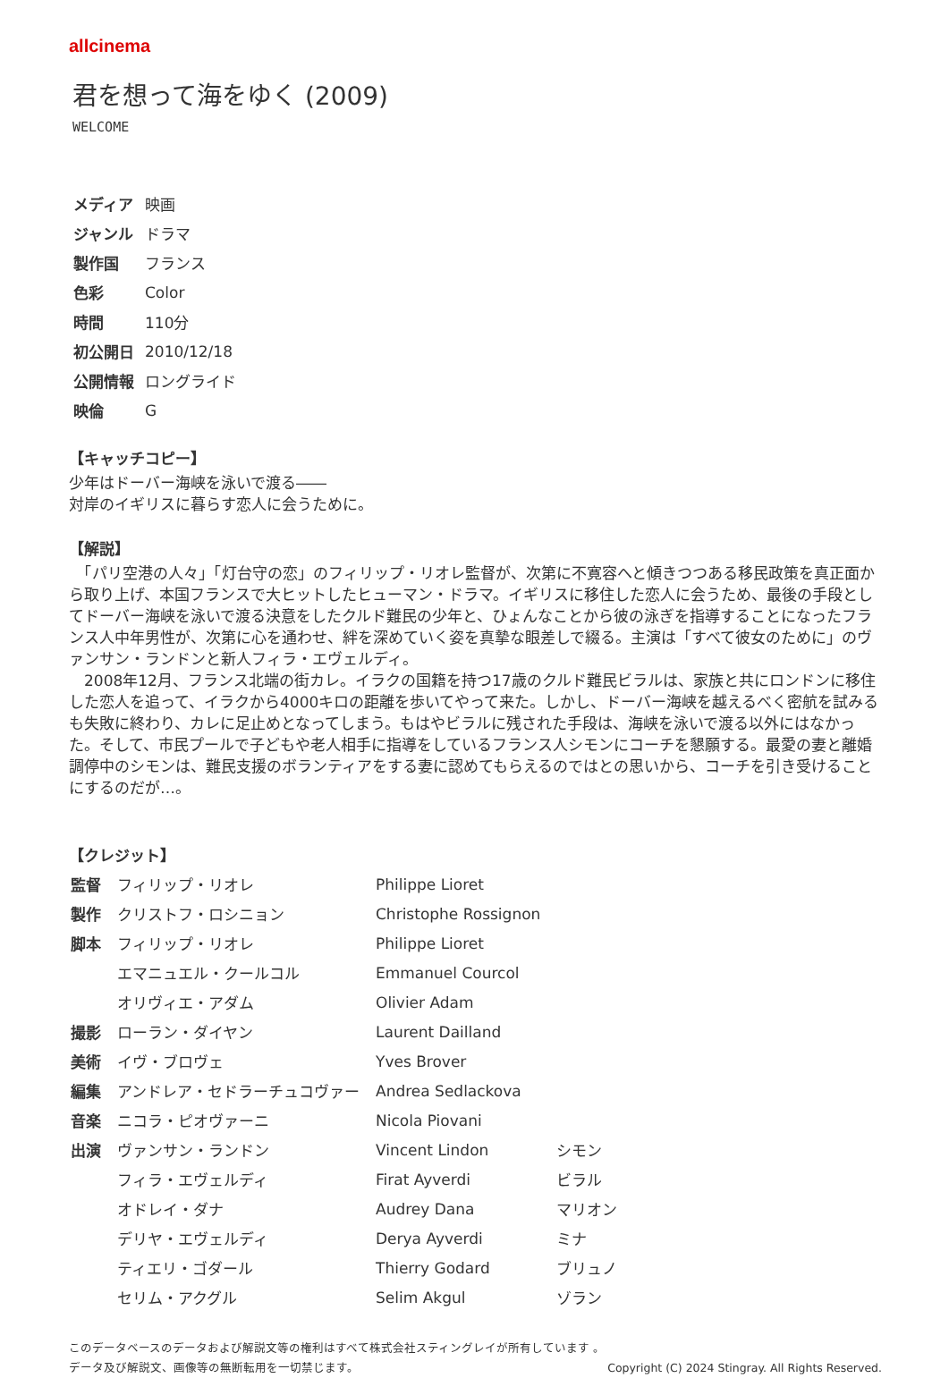allcinema
君を想って海をゆく (2009)
WELCOME
| メディア | 映画 |
| ジャンル | ドラマ |
| 製作国 | フランス |
| 色彩 | Color |
| 時間 | 110分 |
| 初公開日 | 2010/12/18 |
| 公開情報 | ロングライド |
| 映倫 | G |
【キャッチコピー】
少年はドーバー海峡を泳いで渡る――
対岸のイギリスに暮らす恋人に会うために。
【解説】
　「パリ空港の人々」「灯台守の恋」のフィリップ・リオレ監督が、次第に不寛容へと傾きつつある移民政策を真正面から取り上げ、本国フランスで大ヒットしたヒューマン・ドラマ。イギリスに移住した恋人に会うため、最後の手段としてドーバー海峡を泳いで渡る決意をしたクルド難民の少年と、ひょんなことから彼の泳ぎを指導することになったフランス人中年男性が、次第に心を通わせ、絆を深めていく姿を真摯な眼差しで綴る。主演は「すべて彼女のために」のヴァンサン・ランドンと新人フィラ・エヴェルディ。
　2008年12月、フランス北端の街カレ。イラクの国籍を持つ17歳のクルド難民ビラルは、家族と共にロンドンに移住した恋人を追って、イラクから4000キロの距離を歩いてやって来た。しかし、ドーバー海峡を越えるべく密航を試みるも失敗に終わり、カレに足止めとなってしまう。もはやビラルに残された手段は、海峡を泳いで渡る以外にはなかった。そして、市民プールで子どもや老人相手に指導をしているフランス人シモンにコーチを懇願する。最愛の妻と離婚調停中のシモンは、難民支援のボランティアをする妻に認めてもらえるのではとの思いから、コーチを引き受けることにするのだが…。
【クレジット】
| 監督 | フィリップ・リオレ | Philippe Lioret | |
| 製作 | クリストフ・ロシニョン | Christophe Rossignon | |
| 脚本 | フィリップ・リオレ | Philippe Lioret | |
| | エマニュエル・クールコル | Emmanuel Courcol | |
| | オリヴィエ・アダム | Olivier Adam | |
| 撮影 | ローラン・ダイヤン | Laurent Dailland | |
| 美術 | イヴ・ブロヴェ | Yves Brover | |
| 編集 | アンドレア・セドラーチュコヴァー | Andrea Sedlackova | |
| 音楽 | ニコラ・ピオヴァーニ | Nicola Piovani | |
| 出演 | ヴァンサン・ランドン | Vincent Lindon | シモン |
| | フィラ・エヴェルディ | Firat Ayverdi | ビラル |
| | オドレイ・ダナ | Audrey Dana | マリオン |
| | デリヤ・エヴェルディ | Derya Ayverdi | ミナ |
| | ティエリ・ゴダール | Thierry Godard | ブリュノ |
| | セリム・アクグル | Selim Akgul | ゾラン |
このデータベースのデータおよび解説文等の権利はすべて株式会社スティングレイが所有しています 。
データ及び解説文、画像等の無断転用を一切禁じます。 Copyright (C) 2024 Stingray. All Rights Reserved.